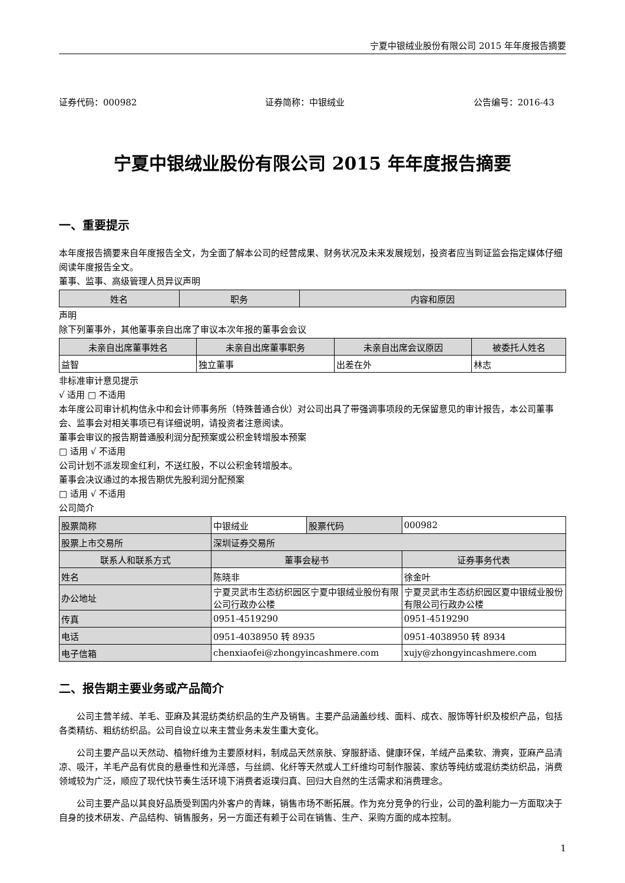宁夏中银绒业股份有限公司 2015 年年度报告摘要
证券代码：000982 证券简称：中银绒业 公告编号：2016-43
宁夏中银绒业股份有限公司 2015 年年度报告摘要
一、重要提示
本年度报告摘要来自年度报告全文，为全面了解本公司的经营成果、财务状况及未来发展规划，投资者应当到证监会指定媒体仔细阅读年度报告全文。
董事、监事、高级管理人员异议声明
| 姓名 | 职务 | 内容和原因 |
| --- | --- | --- |
声明
除下列董事外，其他董事亲自出席了审议本次年报的董事会会议
| 未亲自出席董事姓名 | 未亲自出席董事职务 | 未亲自出席会议原因 | 被委托人姓名 |
| --- | --- | --- | --- |
| 益智 | 独立董事 | 出差在外 | 林志 |
非标准审计意见提示
√ 适用 □ 不适用
本年度公司审计机构信永中和会计师事务所（特殊普通合伙）对公司出具了带强调事项段的无保留意见的审计报告，本公司董事会、监事会对相关事项已有详细说明，请投资者注意阅读。
董事会审议的报告期普通股利润分配预案或公积金转增股本预案
□ 适用 √ 不适用
公司计划不派发现金红利，不送红股，不以公积金转增股本。
董事会决议通过的本报告期优先股利润分配预案
□ 适用 √ 不适用
公司简介
| 股票简称 | 中银绒业 | 股票代码 | 000982 |
| 股票上市交易所 | 深圳证券交易所 | | |
| 联系人和联系方式 | 董事会秘书 | | 证券事务代表 |
| 姓名 | 陈晓非 | | 徐金叶 |
| 办公地址 | 宁夏灵武市生态纺织园区宁夏中银绒业股份有限公司行政办公楼 | | 宁夏灵武市生态纺织园区夏中银绒业股份有限公司行政办公楼 |
| 传真 | 0951-4519290 | | 0951-4519290 |
| 电话 | 0951-4038950 转 8935 | | 0951-4038950 转 8934 |
| 电子信箱 | chenxiaofei@zhongyincashmere.com | | xujy@zhongyincashmere.com |
二、报告期主要业务或产品简介
公司主营羊绒、羊毛、亚麻及其混纺类纺织品的生产及销售。主要产品涵盖纱线、面料、成衣、服饰等针织及梭织产品，包括各类精纺、粗纺纺织品。公司自设立以来主营业务未发生重大变化。
公司主要产品以天然动、植物纤维为主要原材料，制成品天然亲肤、穿服舒适、健康环保，羊绒产品柔软、滑爽，亚麻产品清凉、吸汗，羊毛产品有优良的悬垂性和光泽感，与丝绸、化纤等天然或人工纤维均可制作服装、家纺等纯纺或混纺类纺织品，消费领域较为广泛，顺应了现代快节奏生活环境下消费者返璞归真、回归大自然的生活需求和消费理念。
公司主要产品以其良好品质受到国内外客户的青睐，销售市场不断拓展。作为充分竞争的行业，公司的盈利能力一方面取决于自身的技术研发、产品结构、销售服务，另一方面还有赖于公司在销售、生产、采购方面的成本控制。
1